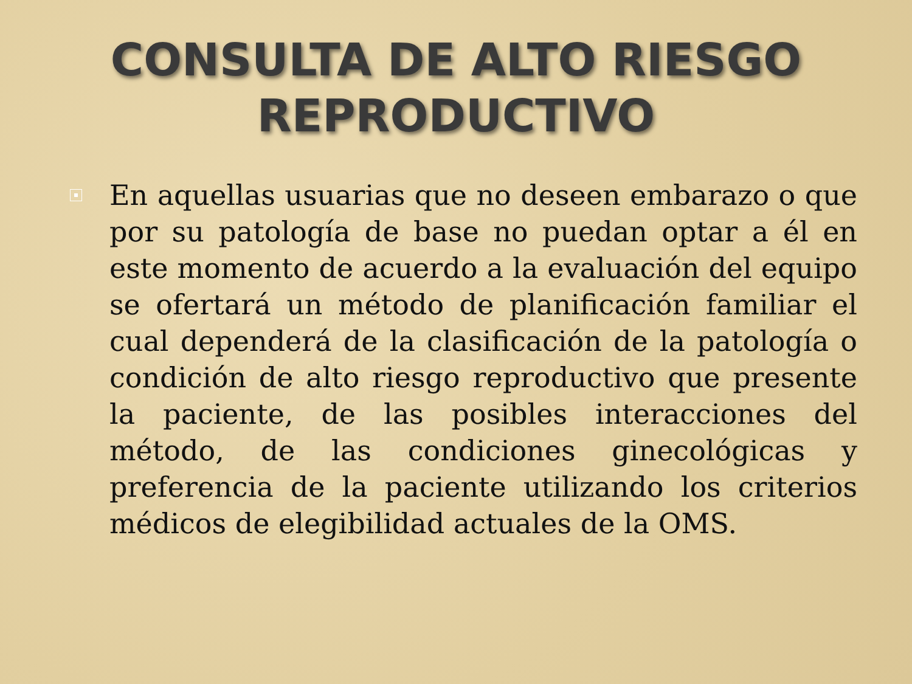CONSULTA DE ALTO RIESGO
REPRODUCTIVO
En aquellas usuarias que no deseen embarazo o que por su patología de base no puedan optar a él en este momento de acuerdo a la evaluación del equipo se ofertará un método de planificación familiar el cual dependerá de la clasificación de la patología o condición de alto riesgo reproductivo que presente la paciente, de las posibles interacciones del método, de las condiciones ginecológicas y preferencia de la paciente utilizando los criterios médicos de elegibilidad actuales de la OMS.